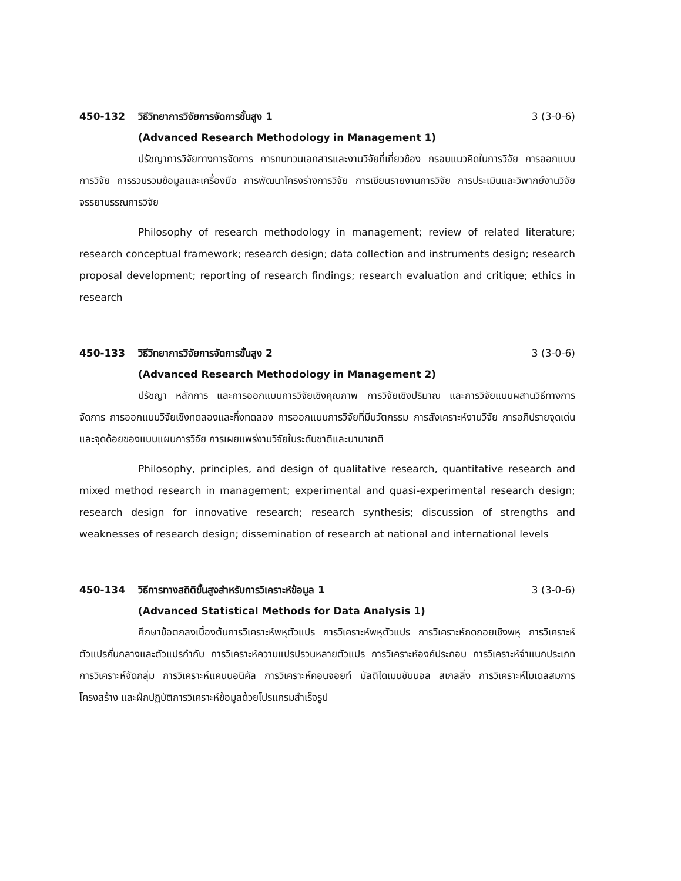450-132 วิธีวิทยาการวิจัยการจัดการขั้นสูง 1 3 (3-0-6)
(Advanced Research Methodology in Management 1)
ปรัชญาการวิจัยทางการจัดการ การทบทวนเอกสารและงานวิจัยที่เกี่ยวข้อง กรอบแนวคิดในการวิจัย การออกแบบการวิจัย การรวบรวมข้อมูลและเครื่องมือ การพัฒนาโครงร่างการวิจัย การเขียนรายงานการวิจัย การประเมินและวิพากย์งานวิจัย จรรยาบรรณการวิจัย
Philosophy of research methodology in management; review of related literature; research conceptual framework; research design; data collection and instruments design; research proposal development; reporting of research findings; research evaluation and critique; ethics in research
450-133 วิธีวิทยาการวิจัยการจัดการขั้นสูง 2 3 (3-0-6)
(Advanced Research Methodology in Management 2)
ปรัชญา หลักการ และการออกแบบการวิจัยเชิงคุณภาพ การวิจัยเชิงปริมาณ และการวิจัยแบบผสานวิธีทางการจัดการ การออกแบบวิจัยเชิงทดลองและกึ่งทดลอง การออกแบบการวิจัยที่มีนวัตกรรม การสังเคราะห์งานวิจัย การอภิปรายจุดเด่นและจุดด้อยของแบบแผนการวิจัย การเผยแพร่งานวิจัยในระดับชาติและนานาชาติ
Philosophy, principles, and design of qualitative research, quantitative research and mixed method research in management; experimental and quasi-experimental research design; research design for innovative research; research synthesis; discussion of strengths and weaknesses of research design; dissemination of research at national and international levels
450-134 วิธีการทางสถิติขั้นสูงสำหรับการวิเคราะห์ข้อมูล 1 3 (3-0-6)
(Advanced Statistical Methods for Data Analysis 1)
ศึกษาข้อตกลงเบื้องต้นการวิเคราะห์พหุตัวแปร การวิเคราะห์พหุตัวแปร การวิเคราะห์ถดถอยเชิงพหุ การวิเคราะห์ตัวแปรคั่นกลางและตัวแปรกำกับ การวิเคราะห์ความแปรปรวนหลายตัวแปร การวิเคราะห์องค์ประกอบ การวิเคราะห์จำแนกประเภท การวิเคราะห์จัดกลุ่ม การวิเคราะห์แคนนอนิคัล การวิเคราะห์คอนจอยท์ มัลติไดเมนชันนอล สเกลลิ่ง การวิเคราะห์โมเดลสมการโครงสร้าง และฝึกปฏิบัติการวิเคราะห์ข้อมูลด้วยโปรแกรมสำเร็จรูป